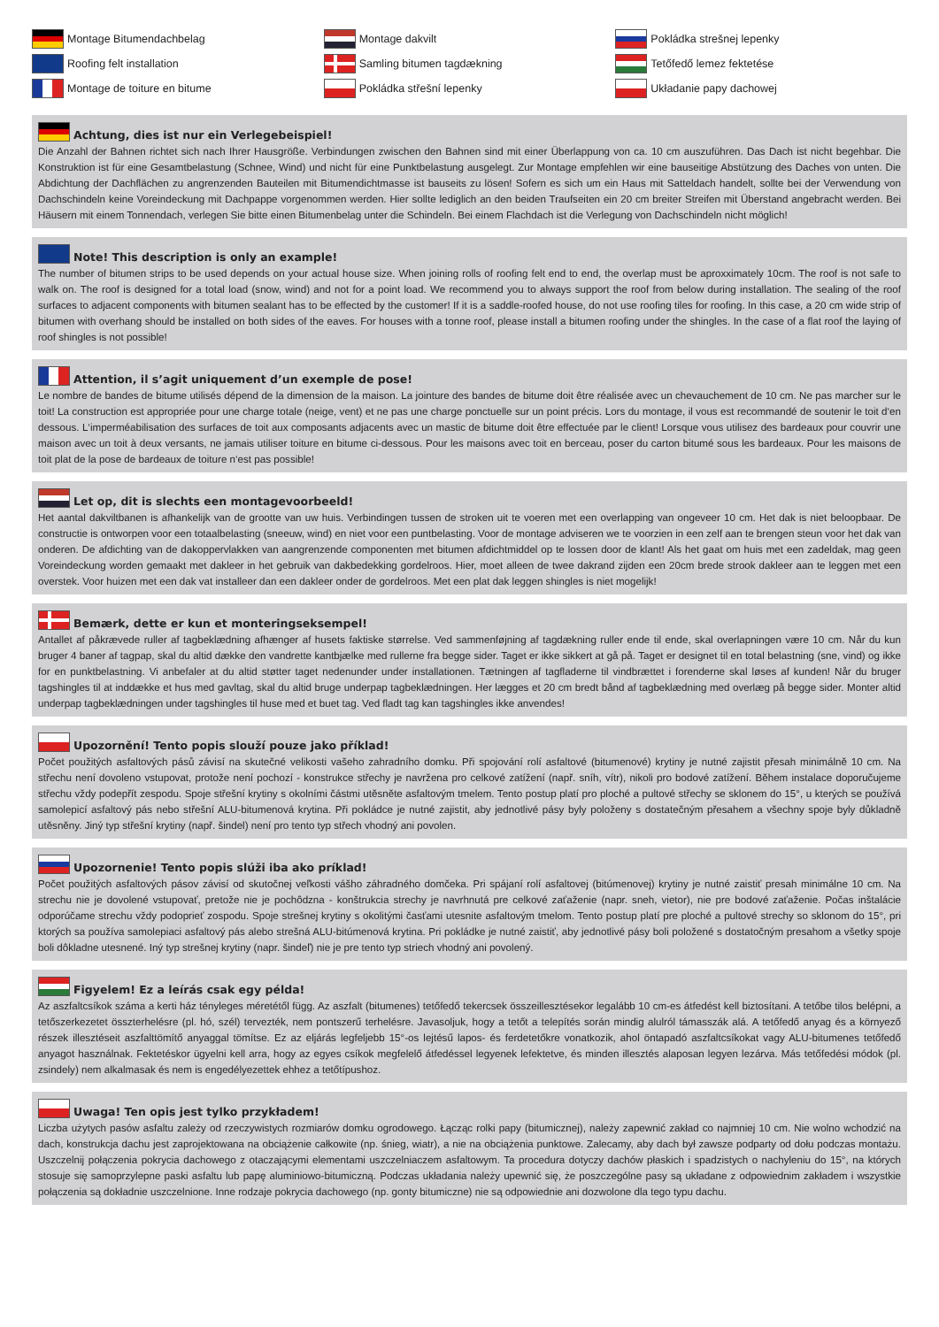Montage Bitumendachbelag
Roofing felt installation
Montage de toiture en bitume
Montage dakvilt
Samling bitumen tagdækning
Pokládka střešní lepenky
Pokládka strešnej lepenky
Tetőfedő lemez fektetése
Układanie papy dachowej
Achtung, dies ist nur ein Verlegebeispiel!
Die Anzahl der Bahnen richtet sich nach Ihrer Hausgröße. Verbindungen zwischen den Bahnen sind mit einer Überlappung von ca. 10 cm auszuführen. Das Dach ist nicht begehbar. Die Konstruktion ist für eine Gesamtbelastung (Schnee, Wind) und nicht für eine Punktbelastung ausgelegt. Zur Montage empfehlen wir eine bauseitige Abstützung des Daches von unten. Die Abdichtung der Dachflächen zu angrenzenden Bauteilen mit Bitumendichtmasse ist bauseits zu lösen! Sofern es sich um ein Haus mit Satteldach handelt, sollte bei der Verwendung von Dachschindeln keine Voreindeckung mit Dachpappe vorgenommen werden. Hier sollte lediglich an den beiden Traufseiten ein 20 cm breiter Streifen mit Überstand angebracht werden. Bei Häusern mit einem Tonnendach, verlegen Sie bitte einen Bitumenbelag unter die Schindeln. Bei einem Flachdach ist die Verlegung von Dachschindeln nicht möglich!
Note! This description is only an example!
The number of bitumen strips to be used depends on your actual house size. When joining rolls of roofing felt end to end, the overlap must be aproxximately 10cm. The roof is not safe to walk on. The roof is designed for a total load (snow, wind) and not for a point load. We recommend you to always support the roof from below during installation. The sealing of the roof surfaces to adjacent components with bitumen sealant has to be effected by the customer! If it is a saddle-roofed house, do not use roofing tiles for roofing. In this case, a 20 cm wide strip of bitumen with overhang should be installed on both sides of the eaves. For houses with a tonne roof, please install a bitumen roofing under the shingles. In the case of a flat roof the laying of roof shingles is not possible!
Attention, il s’agit uniquement d’un exemple de pose!
Le nombre de bandes de bitume utilisés dépend de la dimension de la maison. La jointure des bandes de bitume doit être réalisée avec un chevauchement de 10 cm. Ne pas marcher sur le toit! La construction est appropriée pour une charge totale (neige, vent) et ne pas une charge ponctuelle sur un point précis. Lors du montage, il vous est recommandé de soutenir le toit d‘en dessous. L‘imperméabilisation des surfaces de toit aux composants adjacents avec un mastic de bitume doit être effectuée par le client! Lorsque vous utilisez des bardeaux pour couvrir une maison avec un toit à deux versants, ne jamais utiliser toiture en bitume ci-dessous. Pour les maisons avec toit en berceau, poser du carton bitumé sous les bardeaux. Pour les maisons de toit plat de la pose de bardeaux de toiture n‘est pas possible!
Let op, dit is slechts een montagevoorbeeld!
Het aantal dakviltbanen is afhankelijk van de grootte van uw huis. Verbindingen tussen de stroken uit te voeren met een overlapping van ongeveer 10 cm. Het dak is niet beloopbaar. De constructie is ontworpen voor een totaalbelasting (sneeuw, wind) en niet voor een puntbelasting. Voor de montage adviseren we te voorzien in een zelf aan te brengen steun voor het dak van onderen. De afdichting van de dakoppervlakken van aangrenzende componenten met bitumen afdichtmiddel op te lossen door de klant! Als het gaat om huis met een zadeldak, mag geen Voreindeckung worden gemaakt met dakleer in het gebruik van dakbedekking gordelroos. Hier, moet alleen de twee dakrand zijden een 20cm brede strook dakleer aan te leggen met een overstek. Voor huizen met een dak vat installeer dan een dakleer onder de gordelroos. Met een plat dak leggen shingles is niet mogelijk!
Bemærk, dette er kun et monteringseksempel!
Antallet af påkrævede ruller af tagbeklædning afhænger af husets faktiske størrelse. Ved sammenføjning af tagdækning ruller ende til ende, skal overlapningen være 10 cm. Når du kun bruger 4 baner af tagpap, skal du altid dække den vandrette kantbjælke med rullerne fra begge sider. Taget er ikke sikkert at gå på. Taget er designet til en total belastning (sne, vind) og ikke for en punktbelastning. Vi anbefaler at du altid støtter taget nedenunder under installationen. Tætningen af tagfladerne til vindbrættet i forenderne skal løses af kunden! Når du bruger tagshingles til at inddække et hus med gavltag, skal du altid bruge underpap tagbeklædningen. Her lægges et 20 cm bredt bånd af tagbeklædning med overlæg på begge sider. Monter altid underpap tagbeklædningen under tagshingles til huse med et buet tag. Ved fladt tag kan tagshingles ikke anvendes!
Upozornění! Tento popis slouží pouze jako příklad!
Počet použitých asfaltových pásů závisí na skutečné velikosti vašeho zahradního domku. Při spojování rolí asfaltové (bitumenové) krytiny je nutné zajistit přesah minimálně 10 cm. Na střechu není dovoleno vstupovat, protože není pochozí - konstrukce střechy je navržena pro celkové zatížení (např. sníh, vítr), nikoli pro bodové zatížení. Během instalace doporučujeme střechu vždy podepřít zespodu. Spoje střešní krytiny s okolními částmi utěsněte asfaltovým tmelem. Tento postup platí pro ploché a pultové střechy se sklonem do 15°, u kterých se používá samolepicí asfaltový pás nebo střešní ALU-bitumenová krytina. Při pokládce je nutné zajistit, aby jednotlivé pásy byly položeny s dostatečným přesahem a všechny spoje byly důkladně utěsněny. Jiný typ střešní krytiny (např. šindel) není pro tento typ střech vhodný ani povolen.
Upozornenie! Tento popis slúži iba ako príklad!
Počet použitých asfaltových pásov závisí od skutočnej veľkosti vášho záhradného domčeka. Pri spájaní rolí asfaltovej (bitúmenovej) krytiny je nutné zaistiť presah minimálne 10 cm. Na strechu nie je dovolené vstupovať, pretože nie je pochôdzna - konštrukcia strechy je navrhnutá pre celkové zaťaženie (napr. sneh, vietor), nie pre bodové zaťaženie. Počas inštalácie odporúčame strechu vždy podoprieť zospodu. Spoje strešnej krytiny s okolitými časťami utesnite asfaltovým tmelom. Tento postup platí pre ploché a pultové strechy so sklonom do 15°, pri ktorých sa používa samolepiaci asfaltový pás alebo strešná ALU-bitúmenová krytina. Pri pokládke je nutné zaistiť, aby jednotlivé pásy boli položené s dostatočným presahom a všetky spoje boli dôkladne utesnené. Iný typ strešnej krytiny (napr. šindeľ) nie je pre tento typ striech vhodný ani povolený.
Figyelem! Ez a leírás csak egy példa!
Az aszfaltcsíkok száma a kerti ház tényleges méretétől függ. Az aszfalt (bitumenes) tetőfedő tekercsek összeillesztésekor legalább 10 cm-es átfedést kell biztosítani. A tetőbe tilos belépni, a tetőszerkezetet összterhelésre (pl. hó, szél) tervezték, nem pontszerű terhelésre. Javasoljuk, hogy a tetőt a telepítés során mindig alulról támasszák alá. A tetőfedő anyag és a környező részek illesztéseit aszfalttömítő anyaggal tömítse. Ez az eljárás legfeljebb 15°-os lejtésű lapos- és ferdetetőkre vonatkozik, ahol öntapadó aszfaltcsíkokat vagy ALU-bitumenes tetőfedő anyagot használnak. Fektetéskor ügyelni kell arra, hogy az egyes csíkok megfelelő átfedéssel legyenek lefektetve, és minden illesztés alaposan legyen lezárva. Más tetőfedési módok (pl. zsindely) nem alkalmasak és nem is engedélyezettek ehhez a tetőtípushoz.
Uwaga! Ten opis jest tylko przykładem!
Liczba użytych pasów asfaltu zależy od rzeczywistych rozmiarów domku ogrodowego. Łącząc rolki papy (bitumicznej), należy zapewnić zakład co najmniej 10 cm. Nie wolno wchodzić na dach, konstrukcja dachu jest zaprojektowana na obciążenie całkowite (np. śnieg, wiatr), a nie na obciążenia punktowe. Zalecamy, aby dach był zawsze podparty od dołu podczas montażu. Uszczelnij połączenia pokrycia dachowego z otaczającymi elementami uszczelniaczem asfaltowym. Ta procedura dotyczy dachów płaskich i spadzistych o nachyleniu do 15°, na których stosuje się samoprzylepne paski asfaltu lub papę aluminiowo-bitumiczną. Podczas układania należy upewnić się, że poszczególne pasy są układane z odpowiednim zakładem i wszystkie połączenia są dokładnie uszczelnione. Inne rodzaje pokrycia dachowego (np. gonty bitumiczne) nie są odpowiednie ani dozwolone dla tego typu dachu.